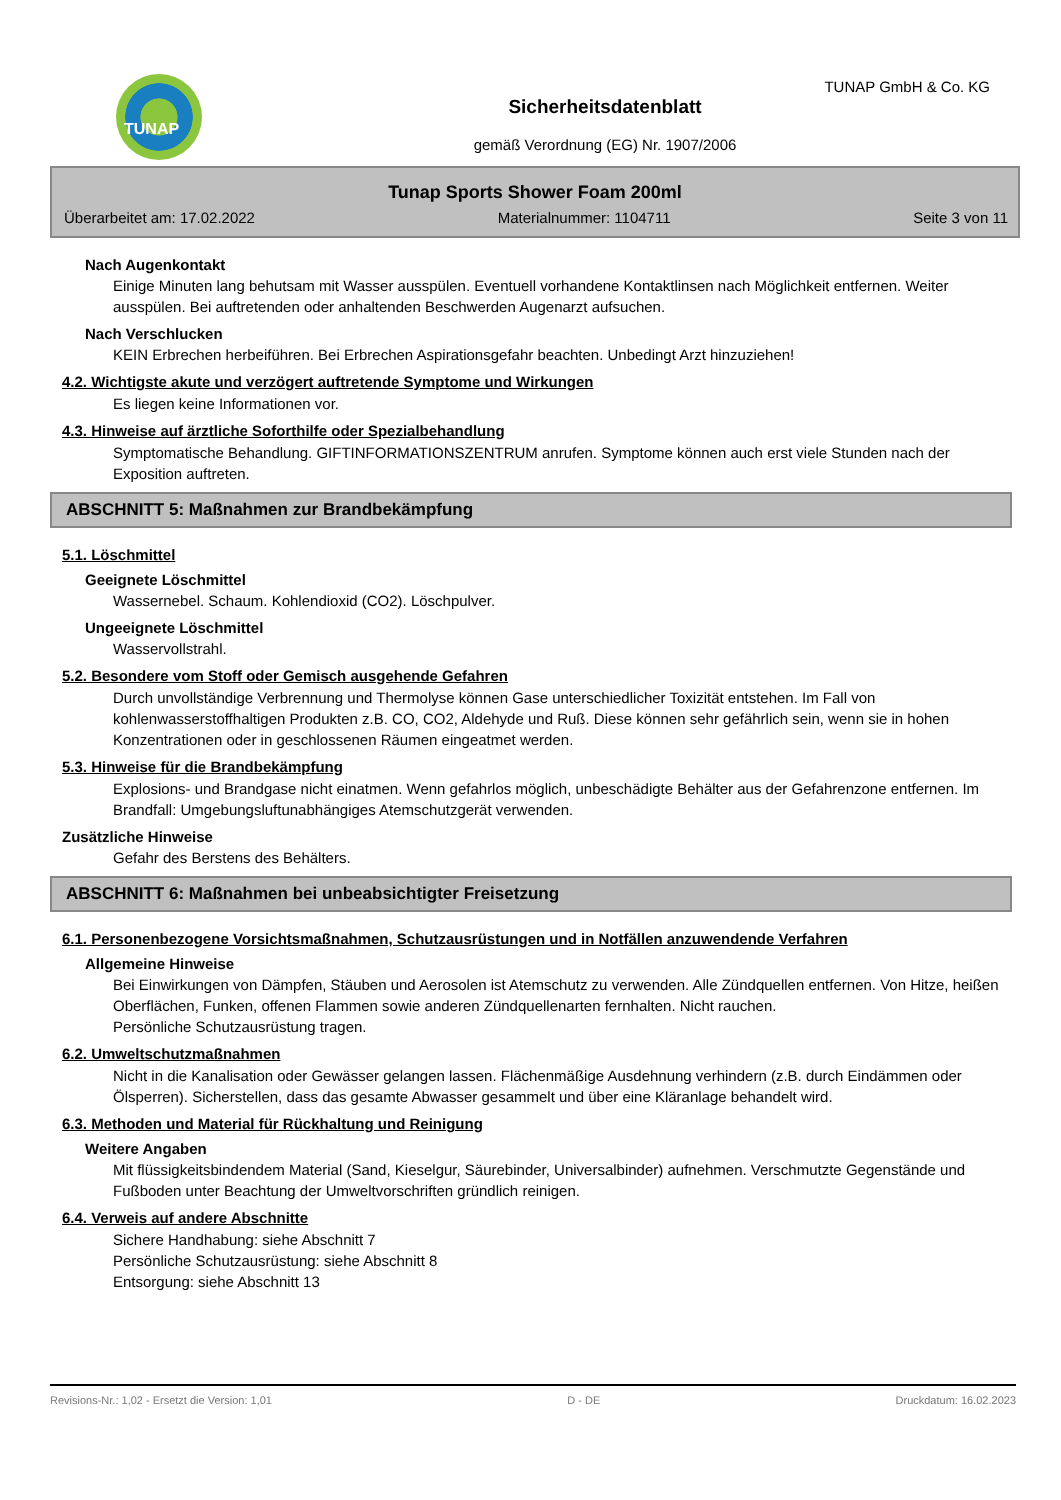TUNAP TUNAP GmbH & Co. KG
Sicherheitsdatenblatt
gemäß Verordnung (EG) Nr. 1907/2006
Tunap Sports Shower Foam 200ml
Überarbeitet am: 17.02.2022 Materialnummer: 1104711 Seite 3 von 11
Nach Augenkontakt
Einige Minuten lang behutsam mit Wasser ausspülen. Eventuell vorhandene Kontaktlinsen nach Möglichkeit entfernen. Weiter ausspülen. Bei auftretenden oder anhaltenden Beschwerden Augenarzt aufsuchen.
Nach Verschlucken
KEIN Erbrechen herbeiführen. Bei Erbrechen Aspirationsgefahr beachten. Unbedingt Arzt hinzuziehen!
4.2. Wichtigste akute und verzögert auftretende Symptome und Wirkungen
Es liegen keine Informationen vor.
4.3. Hinweise auf ärztliche Soforthilfe oder Spezialbehandlung
Symptomatische Behandlung. GIFTINFORMATIONSZENTRUM anrufen. Symptome können auch erst viele Stunden nach der Exposition auftreten.
ABSCHNITT 5: Maßnahmen zur Brandbekämpfung
5.1. Löschmittel
Geeignete Löschmittel
Wassernebel. Schaum. Kohlendioxid (CO2). Löschpulver.
Ungeeignete Löschmittel
Wasservollstrahl.
5.2. Besondere vom Stoff oder Gemisch ausgehende Gefahren
Durch unvollständige Verbrennung und Thermolyse können Gase unterschiedlicher Toxizität entstehen. Im Fall von kohlenwasserstoffhaltigen Produkten z.B. CO, CO2, Aldehyde und Ruß. Diese können sehr gefährlich sein, wenn sie in hohen Konzentrationen oder in geschlossenen Räumen eingeatmet werden.
5.3. Hinweise für die Brandbekämpfung
Explosions- und Brandgase nicht einatmen. Wenn gefahrlos möglich, unbeschädigte Behälter aus der Gefahrenzone entfernen. Im Brandfall: Umgebungsluftunabhängiges Atemschutzgerät verwenden.
Zusätzliche Hinweise
Gefahr des Berstens des Behälters.
ABSCHNITT 6: Maßnahmen bei unbeabsichtigter Freisetzung
6.1. Personenbezogene Vorsichtsmaßnahmen, Schutzausrüstungen und in Notfällen anzuwendende Verfahren
Allgemeine Hinweise
Bei Einwirkungen von Dämpfen, Stäuben und Aerosolen ist Atemschutz zu verwenden. Alle Zündquellen entfernen. Von Hitze, heißen Oberflächen, Funken, offenen Flammen sowie anderen Zündquellenarten fernhalten. Nicht rauchen.
Persönliche Schutzausrüstung tragen.
6.2. Umweltschutzmaßnahmen
Nicht in die Kanalisation oder Gewässer gelangen lassen. Flächenmäßige Ausdehnung verhindern (z.B. durch Eindämmen oder Ölsperren). Sicherstellen, dass das gesamte Abwasser gesammelt und über eine Kläranlage behandelt wird.
6.3. Methoden und Material für Rückhaltung und Reinigung
Weitere Angaben
Mit flüssigkeitsbindendem Material (Sand, Kieselgur, Säurebinder, Universalbinder) aufnehmen. Verschmutzte Gegenstände und Fußboden unter Beachtung der Umweltvorschriften gründlich reinigen.
6.4. Verweis auf andere Abschnitte
Sichere Handhabung: siehe Abschnitt 7
Persönliche Schutzausrüstung: siehe Abschnitt 8
Entsorgung: siehe Abschnitt 13
Revisions-Nr.: 1,02 - Ersetzt die Version: 1,01 D - DE Druckdatum: 16.02.2023